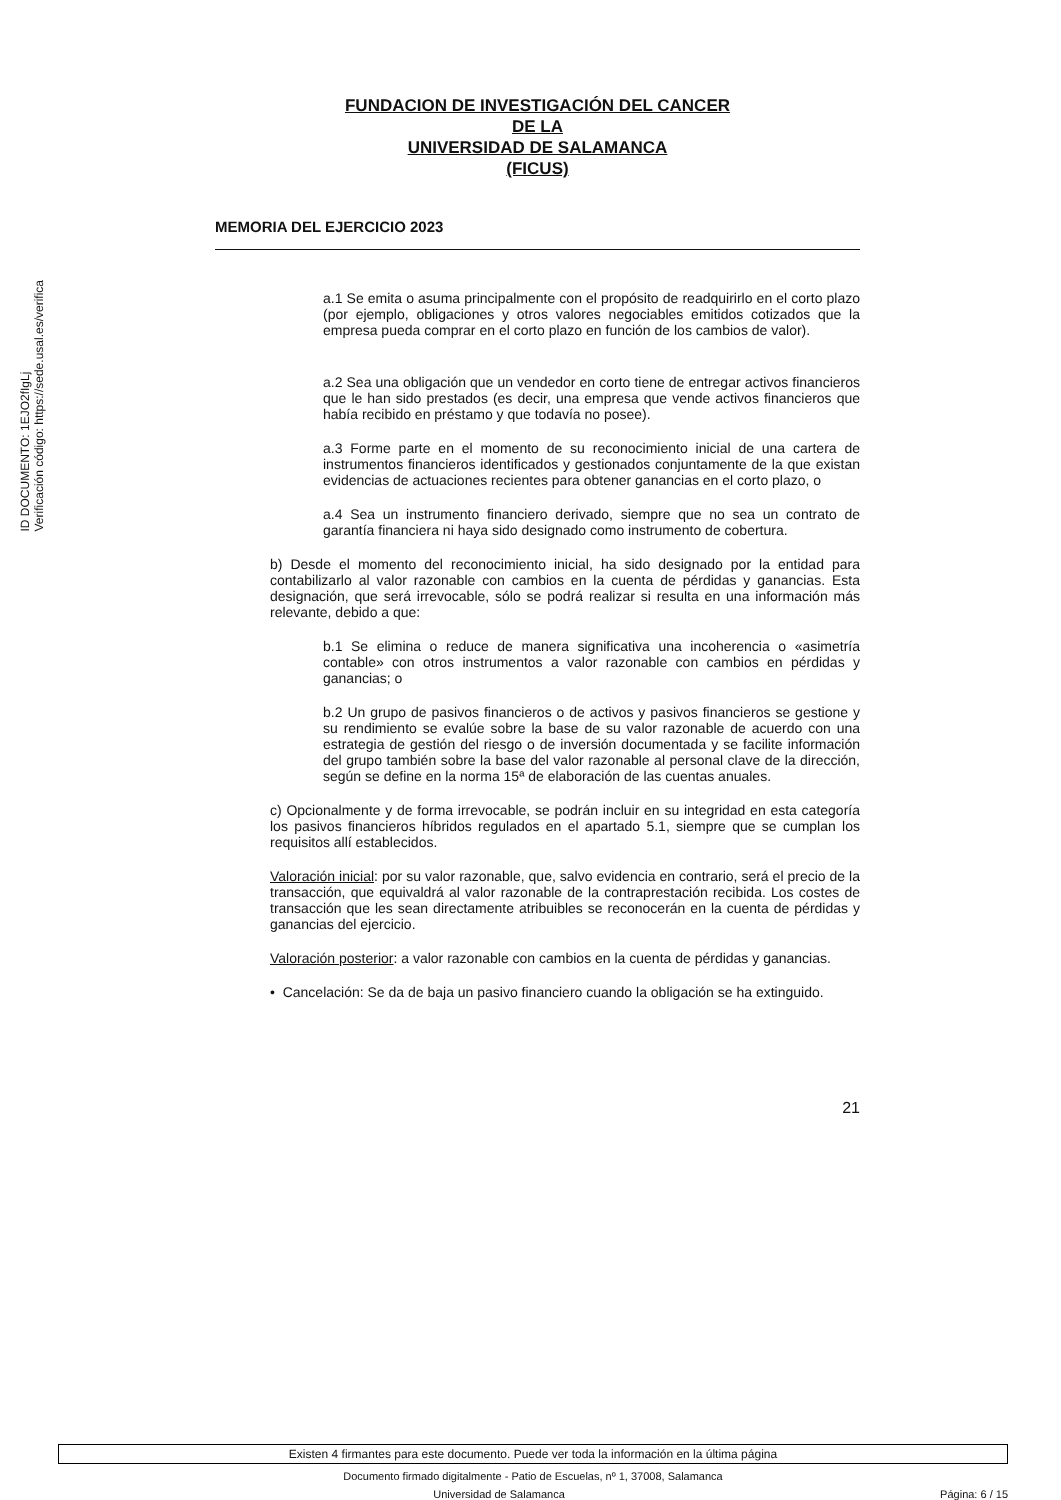ID DOCUMENTO: 1EJO2fIgLj
Verificación código: https://sede.usal.es/verifica
FUNDACION DE INVESTIGACIÓN DEL CANCER
DE LA
UNIVERSIDAD DE SALAMANCA
(FICUS)
MEMORIA DEL EJERCICIO 2023
a.1 Se emita o asuma principalmente con el propósito de readquirirlo en el corto plazo (por ejemplo, obligaciones y otros valores negociables emitidos cotizados que la empresa pueda comprar en el corto plazo en función de los cambios de valor).
a.2 Sea una obligación que un vendedor en corto tiene de entregar activos financieros que le han sido prestados (es decir, una empresa que vende activos financieros que había recibido en préstamo y que todavía no posee).
a.3 Forme parte en el momento de su reconocimiento inicial de una cartera de instrumentos financieros identificados y gestionados conjuntamente de la que existan evidencias de actuaciones recientes para obtener ganancias en el corto plazo, o
a.4 Sea un instrumento financiero derivado, siempre que no sea un contrato de garantía financiera ni haya sido designado como instrumento de cobertura.
b) Desde el momento del reconocimiento inicial, ha sido designado por la entidad para contabilizarlo al valor razonable con cambios en la cuenta de pérdidas y ganancias. Esta designación, que será irrevocable, sólo se podrá realizar si resulta en una información más relevante, debido a que:
b.1 Se elimina o reduce de manera significativa una incoherencia o «asimetría contable» con otros instrumentos a valor razonable con cambios en pérdidas y ganancias; o
b.2 Un grupo de pasivos financieros o de activos y pasivos financieros se gestione y su rendimiento se evalúe sobre la base de su valor razonable de acuerdo con una estrategia de gestión del riesgo o de inversión documentada y se facilite información del grupo también sobre la base del valor razonable al personal clave de la dirección, según se define en la norma 15ª de elaboración de las cuentas anuales.
c) Opcionalmente y de forma irrevocable, se podrán incluir en su integridad en esta categoría los pasivos financieros híbridos regulados en el apartado 5.1, siempre que se cumplan los requisitos allí establecidos.
Valoración inicial: por su valor razonable, que, salvo evidencia en contrario, será el precio de la transacción, que equivaldrá al valor razonable de la contraprestación recibida. Los costes de transacción que les sean directamente atribuibles se reconocerán en la cuenta de pérdidas y ganancias del ejercicio.
Valoración posterior: a valor razonable con cambios en la cuenta de pérdidas y ganancias.
• Cancelación: Se da de baja un pasivo financiero cuando la obligación se ha extinguido.
21
Existen 4 firmantes para este documento. Puede ver toda la información en la última página
Documento firmado digitalmente - Patio de Escuelas, nº 1, 37008, Salamanca
Universidad de Salamanca Página: 6 / 15